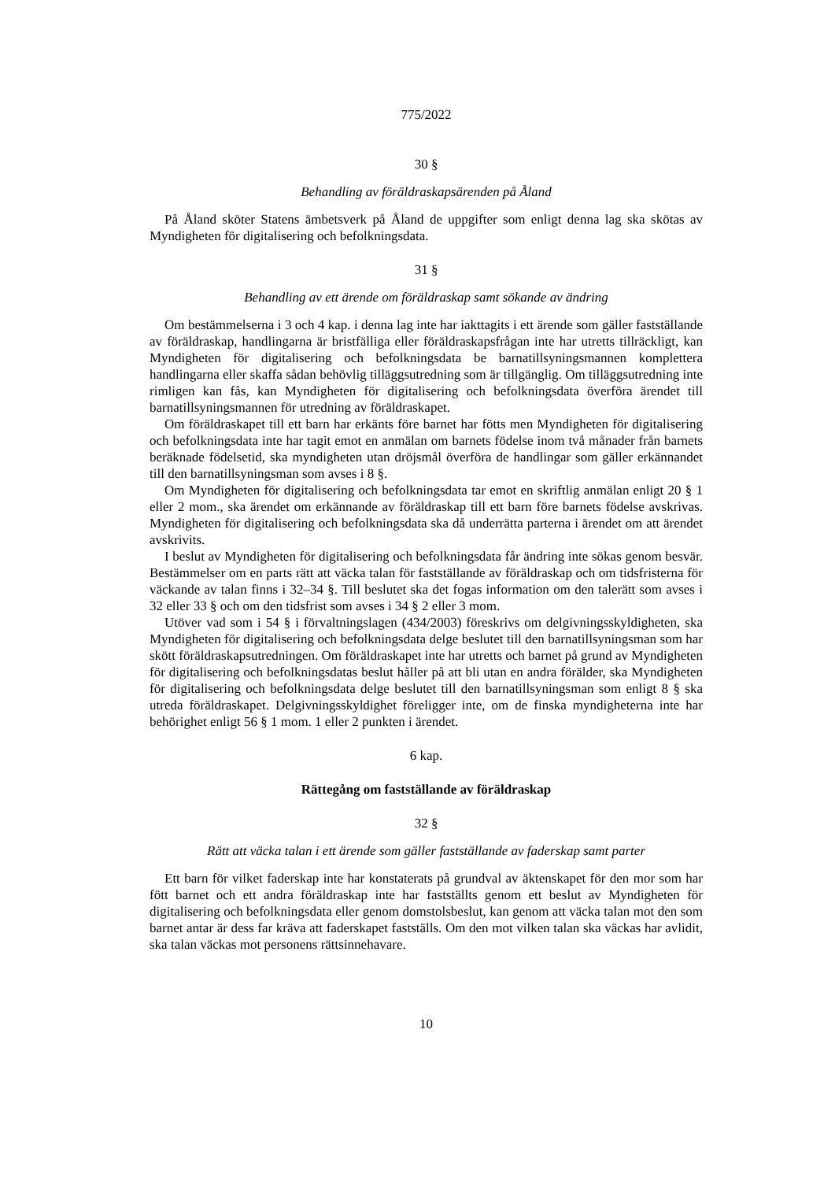775/2022
30 §
Behandling av föräldraskapsärenden på Åland
På Åland sköter Statens ämbetsverk på Åland de uppgifter som enligt denna lag ska skötas av Myndigheten för digitalisering och befolkningsdata.
31 §
Behandling av ett ärende om föräldraskap samt sökande av ändring
Om bestämmelserna i 3 och 4 kap. i denna lag inte har iakttagits i ett ärende som gäller fastställande av föräldraskap, handlingarna är bristfälliga eller föräldraskapsfrågan inte har utretts tillräckligt, kan Myndigheten för digitalisering och befolkningsdata be barnatillsyningsmannen komplettera handlingarna eller skaffa sådan behövlig tilläggsutredning som är tillgänglig. Om tilläggsutredning inte rimligen kan fås, kan Myndigheten för digitalisering och befolkningsdata överföra ärendet till barnatillsyningsmannen för utredning av föräldraskapet.
Om föräldraskapet till ett barn har erkänts före barnet har fötts men Myndigheten för digitalisering och befolkningsdata inte har tagit emot en anmälan om barnets födelse inom två månader från barnets beräknade födelsetid, ska myndigheten utan dröjsmål överföra de handlingar som gäller erkännandet till den barnatillsyningsman som avses i 8 §.
Om Myndigheten för digitalisering och befolkningsdata tar emot en skriftlig anmälan enligt 20 § 1 eller 2 mom., ska ärendet om erkännande av föräldraskap till ett barn före barnets födelse avskrivas. Myndigheten för digitalisering och befolkningsdata ska då underrätta parterna i ärendet om att ärendet avskrivits.
I beslut av Myndigheten för digitalisering och befolkningsdata får ändring inte sökas genom besvär. Bestämmelser om en parts rätt att väcka talan för fastställande av föräldraskap och om tidsfristerna för väckande av talan finns i 32–34 §. Till beslutet ska det fogas information om den talerätt som avses i 32 eller 33 § och om den tidsfrist som avses i 34 § 2 eller 3 mom.
Utöver vad som i 54 § i förvaltningslagen (434/2003) föreskrivs om delgivningsskyldigheten, ska Myndigheten för digitalisering och befolkningsdata delge beslutet till den barnatillsyningsman som har skött föräldraskapsutredningen. Om föräldraskapet inte har utretts och barnet på grund av Myndigheten för digitalisering och befolkningsdatas beslut håller på att bli utan en andra förälder, ska Myndigheten för digitalisering och befolkningsdata delge beslutet till den barnatillsyningsman som enligt 8 § ska utreda föräldraskapet. Delgivningsskyldighet föreligger inte, om de finska myndigheterna inte har behörighet enligt 56 § 1 mom. 1 eller 2 punkten i ärendet.
6 kap.
Rättegång om fastställande av föräldraskap
32 §
Rätt att väcka talan i ett ärende som gäller fastställande av faderskap samt parter
Ett barn för vilket faderskap inte har konstaterats på grundval av äktenskapet för den mor som har fött barnet och ett andra föräldraskap inte har fastställts genom ett beslut av Myndigheten för digitalisering och befolkningsdata eller genom domstolsbeslut, kan genom att väcka talan mot den som barnet antar är dess far kräva att faderskapet fastställs. Om den mot vilken talan ska väckas har avlidit, ska talan väckas mot personens rättsinnehavare.
10